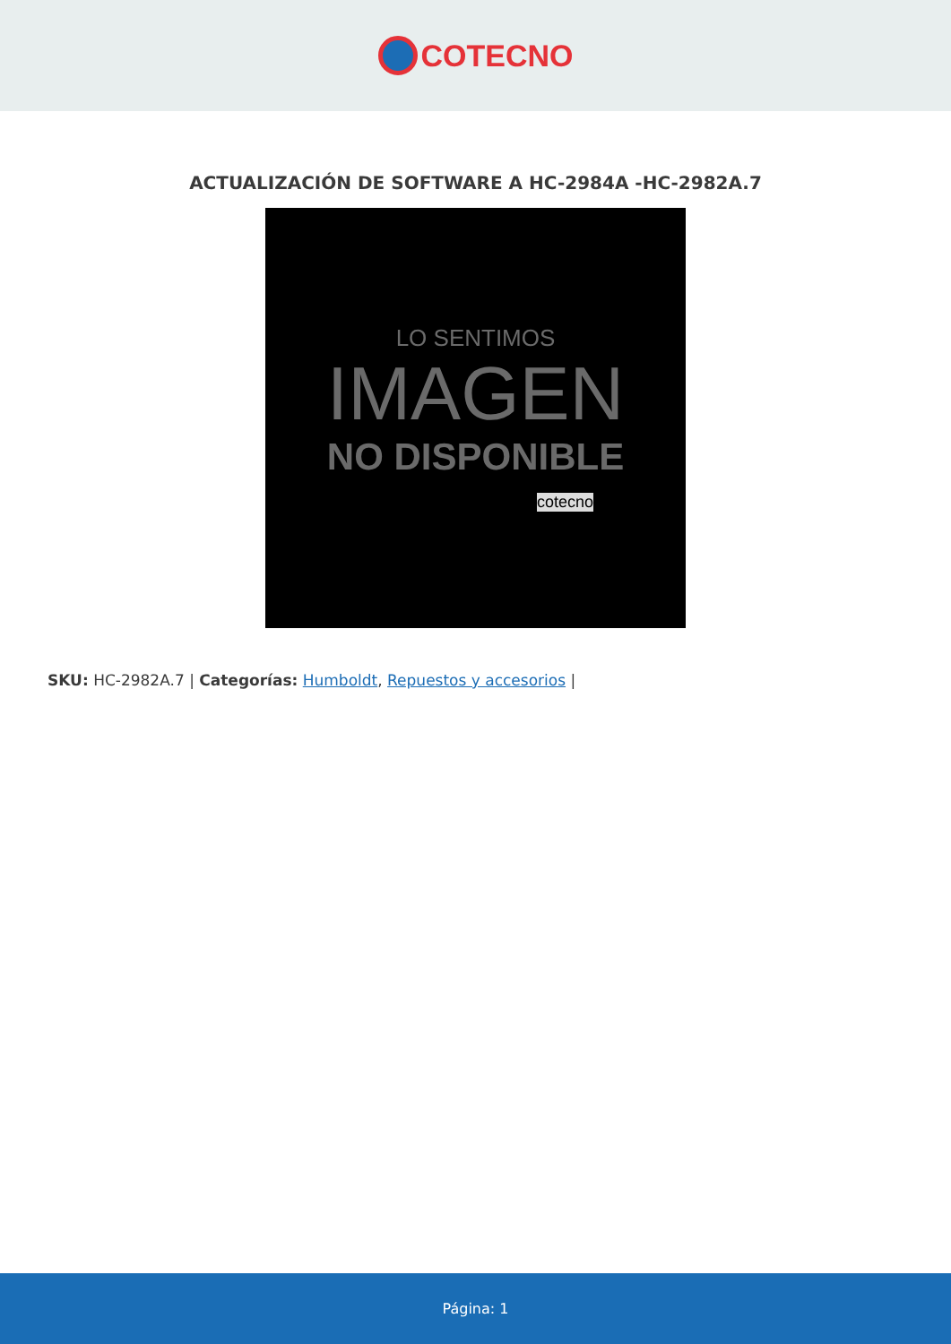COTECNO
ACTUALIZACIÓN DE SOFTWARE A HC-2984A -HC-2982A.7
LO SENTIMOS
IMAGEN
NO DISPONIBLE
cotecno
SKU: HC-2982A.7 | Categorías: Humboldt, Repuestos y accesorios |
Página: 1